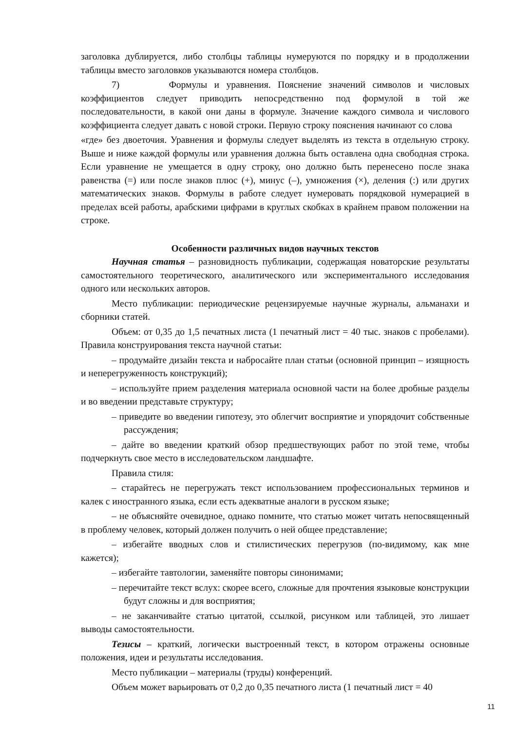заголовка дублируется, либо столбцы таблицы нумеруются по порядку и в продолжении таблицы вместо заголовков указываются номера столбцов.
7) Формулы и уравнения. Пояснение значений символов и числовых коэффициентов следует приводить непосредственно под формулой в той же последовательности, в какой они даны в формуле. Значение каждого символа и числового коэффициента следует давать с новой строки. Первую строку пояснения начинают со слова
«где» без двоеточия. Уравнения и формулы следует выделять из текста в отдельную строку. Выше и ниже каждой формулы или уравнения должна быть оставлена одна свободная строка. Если уравнение не умещается в одну строку, оно должно быть перенесено после знака равенства (=) или после знаков плюс (+), минус (–), умножения (×), деления (:) или других математических знаков. Формулы в работе следует нумеровать порядковой нумерацией в пределах всей работы, арабскими цифрами в круглых скобках в крайнем правом положении на строке.
Особенности различных видов научных текстов
Научная статья – разновидность публикации, содержащая новаторские результаты самостоятельного теоретического, аналитического или экспериментального исследования одного или нескольких авторов.
Место публикации: периодические рецензируемые научные журналы, альманахи и сборники статей.
Объем: от 0,35 до 1,5 печатных листа (1 печатный лист = 40 тыс. знаков с пробелами). Правила конструирования текста научной статьи:
– продумайте дизайн текста и набросайте план статьи (основной принцип – изящность и неперегруженность конструкций);
– используйте прием разделения материала основной части на более дробные разделы и во введении представьте структуру;
– приведите во введении гипотезу, это облегчит восприятие и упорядочит собственные рассуждения;
– дайте во введении краткий обзор предшествующих работ по этой теме, чтобы подчеркнуть свое место в исследовательском ландшафте.
Правила стиля:
– старайтесь не перегружать текст использованием профессиональных терминов и калек с иностранного языка, если есть адекватные аналоги в русском языке;
– не объясняйте очевидное, однако помните, что статью может читать непосвященный в проблему человек, который должен получить о ней общее представление;
– избегайте вводных слов и стилистических перегрузов (по-видимому, как мне кажется);
– избегайте тавтологии, заменяйте повторы синонимами;
– перечитайте текст вслух: скорее всего, сложные для прочтения языковые конструкции будут сложны и для восприятия;
– не заканчивайте статью цитатой, ссылкой, рисунком или таблицей, это лишает выводы самостоятельности.
Тезисы – краткий, логически выстроенный текст, в котором отражены основные положения, идеи и результаты исследования.
Место публикации – материалы (труды) конференций.
Объем может варьировать от 0,2 до 0,35 печатного листа (1 печатный лист = 40
11